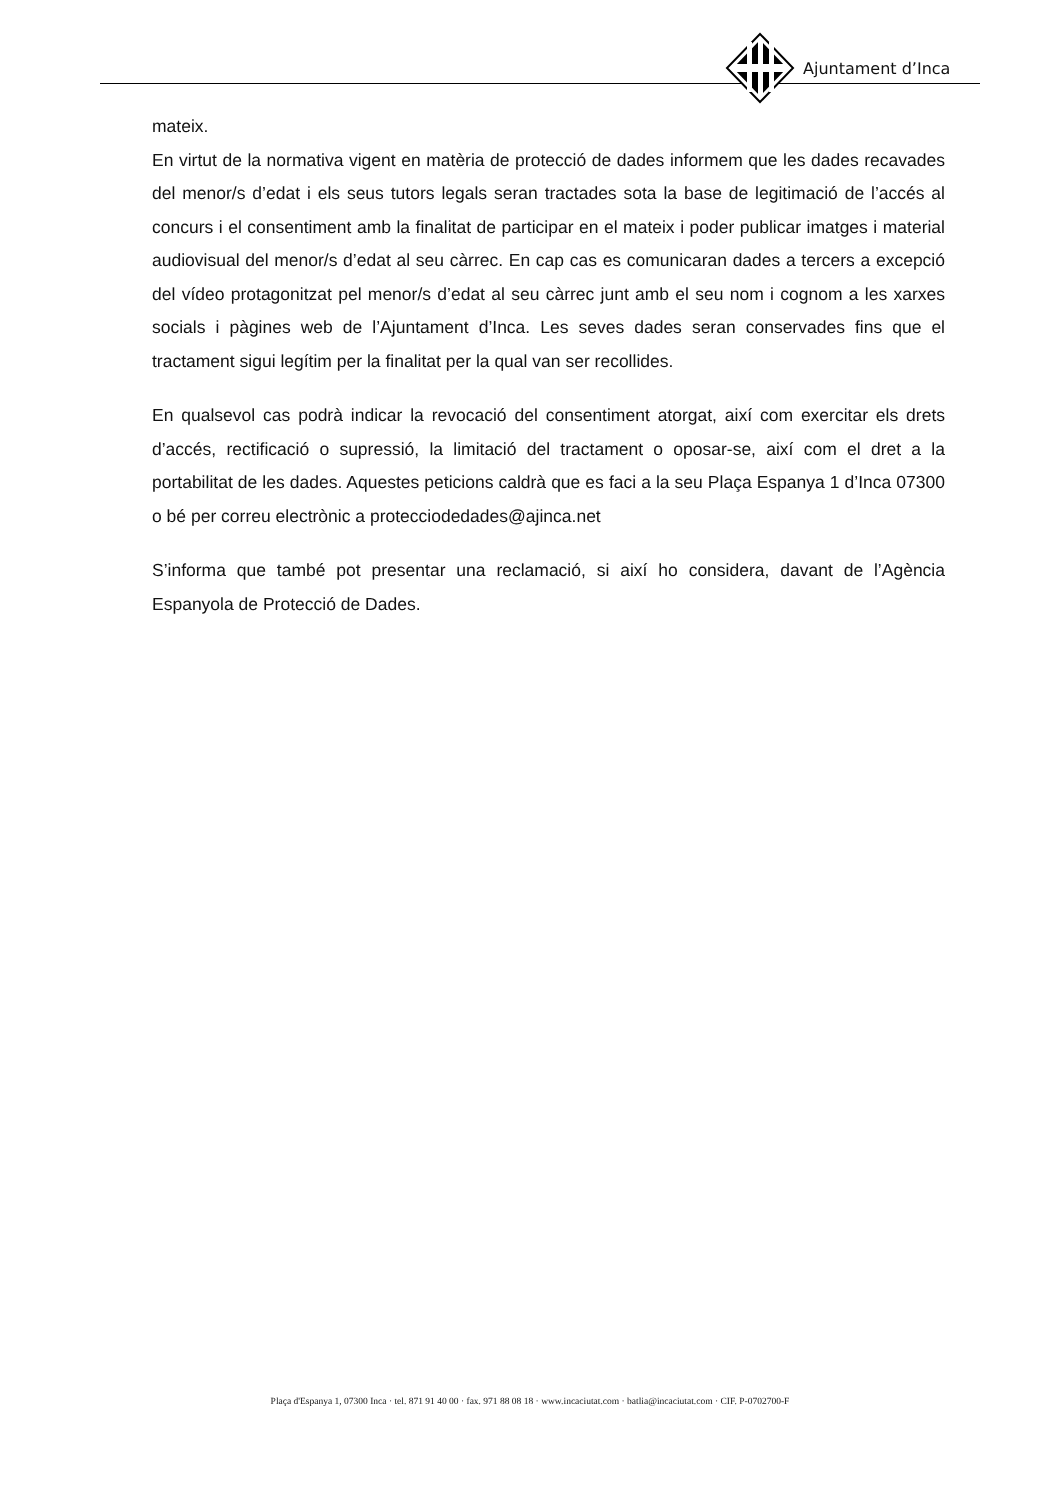Ajuntament d’Inca
mateix.
En virtut de la normativa vigent en matèria de protecció de dades informem que les dades recavades del menor/s d’edat i els seus tutors legals seran tractades sota la base de legitimació de l’accés al concurs i el consentiment amb la finalitat de participar en el mateix i poder publicar imatges i material audiovisual del menor/s d’edat al seu càrrec. En cap cas es comunicaran dades a tercers a excepció del vídeo protagonitzat pel menor/s d’edat al seu càrrec junt amb el seu nom i cognom a les xarxes socials i pàgines web de l’Ajuntament d’Inca. Les seves dades seran conservades fins que el tractament sigui legítim per la finalitat per la qual van ser recollides.
En qualsevol cas podrà indicar la revocació del consentiment atorgat, així com exercitar els drets d’accés, rectificació o supressió, la limitació del tractament o oposar-se, així com el dret a la portabilitat de les dades. Aquestes peticions caldrà que es faci a la seu Plaça Espanya 1 d’Inca 07300 o bé per correu electrònic a protecciodedades@ajinca.net
S’informa que també pot presentar una reclamació, si així ho considera, davant de l’Agència Espanyola de Protecció de Dades.
Plaça d'Espanya 1, 07300 Inca · tel. 871 91 40 00 · fax. 971 88 08 18 · www.incaciutat.com · batlia@incaciutat.com · CIF. P-0702700-F